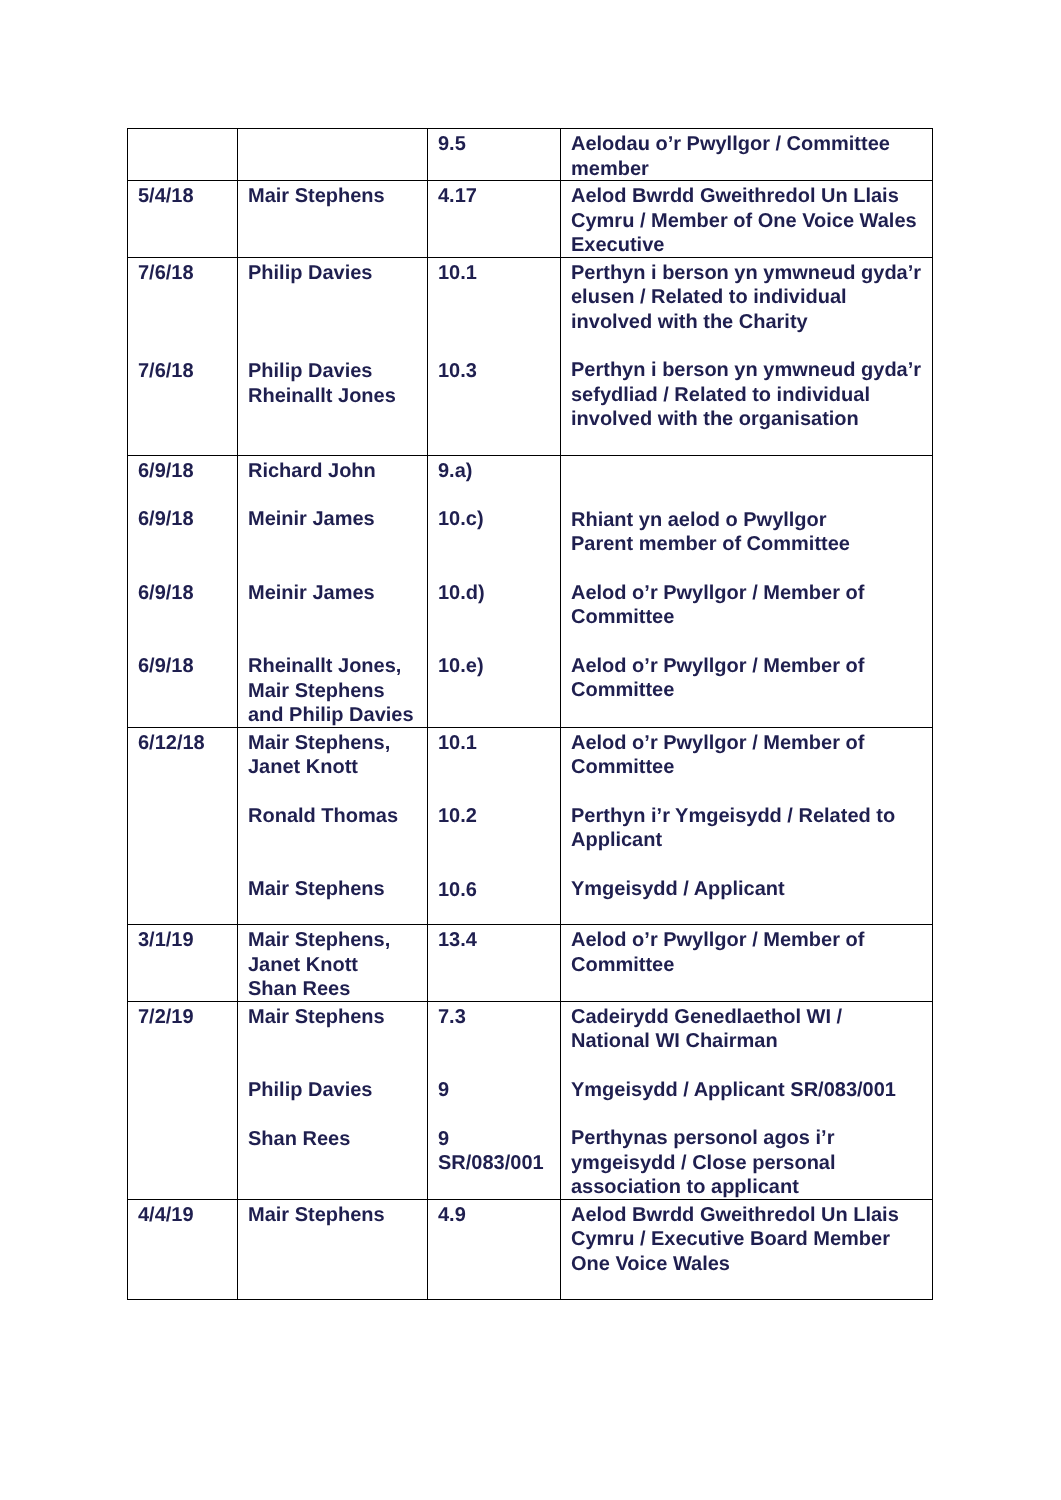| | | 9.5 | Aelodau o’r Pwyllgor / Committee member |
| 5/4/18 | Mair Stephens | 4.17 | Aelod Bwrdd Gweithredol Un Llais Cymru / Member of One Voice Wales Executive |
| 7/6/18 7/6/18 | Philip Davies Philip Davies Rheinallt Jones | 10.1 10.3 | Perthyn i berson yn ymwneud gyda’r elusen / Related to individual involved with the Charity Perthyn i berson yn ymwneud gyda’r sefydliad / Related to individual involved with the organisation |
| 6/9/18 6/9/18 6/9/18 6/9/18 | Richard John Meinir James Meinir James Rheinallt Jones, Mair Stephens and Philip Davies | 9.a) 10.c) 10.d) 10.e) | Rhiant yn aelod o Pwyllgor Parent member of Committee Aelod o’r Pwyllgor / Member of Committee Aelod o’r Pwyllgor / Member of Committee |
| 6/12/18 | Mair Stephens, Janet Knott Ronald Thomas Mair Stephens | 10.1 10.2 10.6 | Aelod o’r Pwyllgor / Member of Committee Perthyn i’r Ymgeisydd / Related to Applicant Ymgeisydd / Applicant |
| 3/1/19 | Mair Stephens, Janet Knott Shan Rees | 13.4 | Aelod o’r Pwyllgor / Member of Committee |
| 7/2/19 | Mair Stephens Philip Davies Shan Rees | 7.3 9 9 SR/083/001 | Cadeirydd Genedlaethol WI / National WI Chairman Ymgeisydd / Applicant SR/083/001 Perthynas personol agos i’r ymgeisydd / Close personal association to applicant |
| 4/4/19 | Mair Stephens | 4.9 | Aelod Bwrdd Gweithredol Un Llais Cymru / Executive Board Member One Voice Wales |